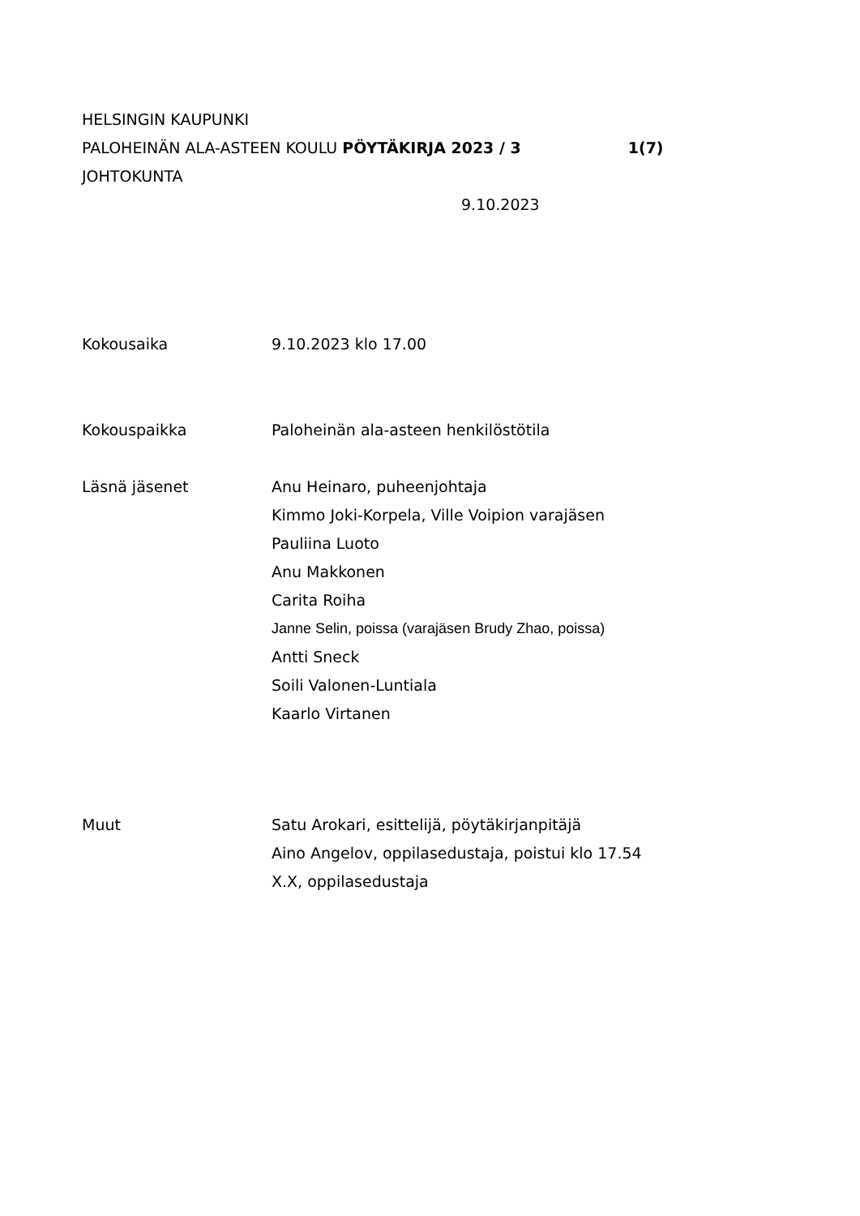HELSINGIN KAUPUNKI
PALOHEINÄN ALA-ASTEEN KOULU PÖYTÄKIRJA 2023 / 3 1(7)
JOHTOKUNTA
9.10.2023
Kokousaika 9.10.2023 klo 17.00
Kokouspaikka Paloheinän ala-asteen henkilöstötila
Läsnä jäsenet Anu Heinaro, puheenjohtaja
Kimmo Joki-Korpela, Ville Voipion varajäsen
Pauliina Luoto
Anu Makkonen
Carita Roiha
Janne Selin, poissa (varajäsen Brudy Zhao, poissa)
Antti Sneck
Soili Valonen-Luntiala
Kaarlo Virtanen
Muut Satu Arokari, esittelijä, pöytäkirjanpitäjä
Aino Angelov, oppilasedustaja, poistui klo 17.54
X.X, oppilasedustaja